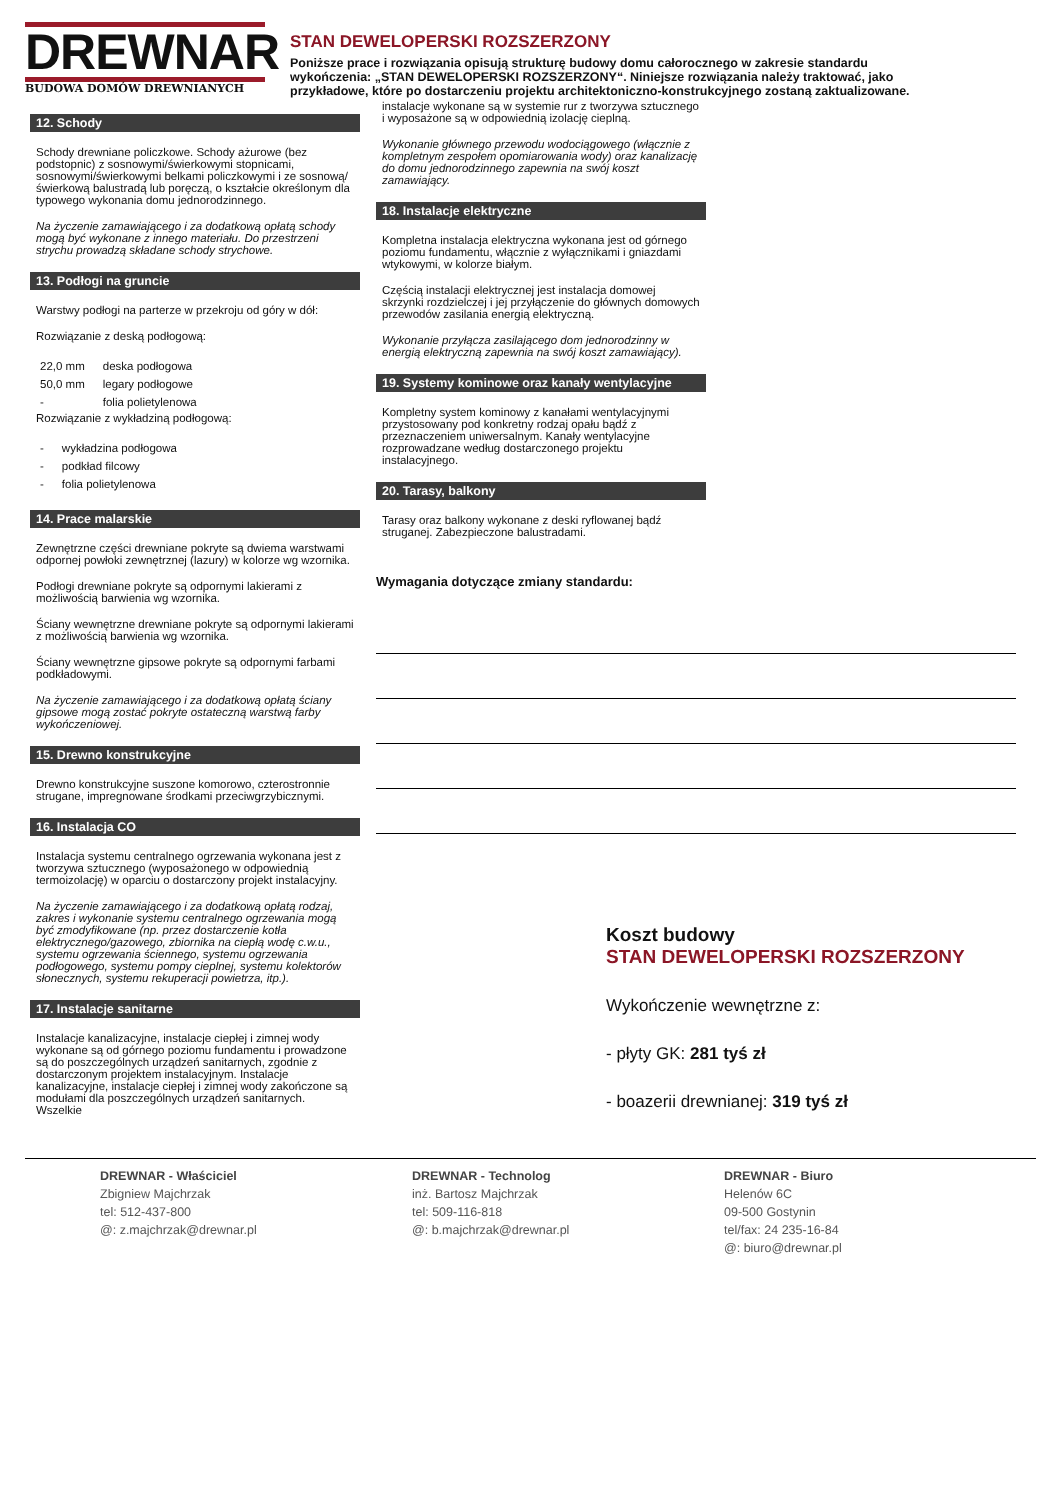DREWNAR
BUDOWA DOMÓW DREWNIANYCH
STAN DEWELOPERSKI ROZSZERZONY
Poniższe prace i rozwiązania opisują strukturę budowy domu całorocznego w zakresie standardu wykończenia: „STAN DEWELOPERSKI ROZSZERZONY“. Niniejsze rozwiązania należy traktować, jako przykładowe, które po dostarczeniu projektu architektoniczno-konstrukcyjnego zostaną zaktualizowane.
12. Schody
Schody drewniane policzkowe. Schody ażurowe (bez podstopnic) z sosnowymi/świerkowymi stopnicami, sosnowymi/świerkowymi belkami policzkowymi i ze sosnową/świerkową balustradą lub poręczą, o kształcie określonym dla typowego wykonania domu jednorodzinnego.
Na życzenie zamawiającego i za dodatkową opłatą schody mogą być wykonane z innego materiału. Do przestrzeni strychu prowadzą składane schody strychowe.
13. Podłogi na gruncie
Warstwy podłogi na parterze w przekroju od góry w dół:
Rozwiązanie z deską podłogową:
| 22,0 mm | deska podłogowa |
| 50,0 mm | legary podłogowe |
| - | folia polietylenowa |
Rozwiązanie z wykładziną podłogową:
| - | wykładzina podłogowa |
| - | podkład filcowy |
| - | folia polietylenowa |
14. Prace malarskie
Zewnętrzne części drewniane pokryte są dwiema warstwami odpornej powłoki zewnętrznej (lazury) w kolorze wg wzornika.
Podłogi drewniane pokryte są odpornymi lakierami z możliwością barwienia wg wzornika.
Ściany wewnętrzne drewniane pokryte są odpornymi lakierami z możliwością barwienia wg wzornika.
Ściany wewnętrzne gipsowe pokryte są odpornymi farbami podkładowymi.
Na życzenie zamawiającego i za dodatkową opłatą ściany gipsowe mogą zostać pokryte ostateczną warstwą farby wykończeniowej.
15. Drewno konstrukcyjne
Drewno konstrukcyjne suszone komorowo, czterostronnie strugane, impregnowane środkami przeciwgrzybicznymi.
16. Instalacja CO
Instalacja systemu centralnego ogrzewania wykonana jest z tworzywa sztucznego (wyposażonego w odpowiednią termoizolację) w oparciu o dostarczony projekt instalacyjny.
Na życzenie zamawiającego i za dodatkową opłatą rodzaj, zakres i wykonanie systemu centralnego ogrzewania mogą być zmodyfikowane (np. przez dostarczenie kotła elektrycznego/gazowego, zbiornika na ciepłą wodę c.w.u., systemu ogrzewania ściennego, systemu ogrzewania podłogowego, systemu pompy cieplnej, systemu kolektorów słonecznych, systemu rekuperacji powietrza, itp.).
17. Instalacje sanitarne
Instalacje kanalizacyjne, instalacje ciepłej i zimnej wody wykonane są od górnego poziomu fundamentu i prowadzone są do poszczególnych urządzeń sanitarnych, zgodnie z dostarczonym projektem instalacyjnym. Instalacje kanalizacyjne, instalacje ciepłej i zimnej wody zakończone są modułami dla poszczególnych urządzeń sanitarnych. Wszelkie
instalacje wykonane są w systemie rur z tworzywa sztucznego i wyposażone są w odpowiednią izolację cieplną.
Wykonanie głównego przewodu wodociągowego (włącznie z kompletnym zespołem opomiarowania wody) oraz kanalizację do domu jednorodzinnego zapewnia na swój koszt zamawiający.
18. Instalacje elektryczne
Kompletna instalacja elektryczna wykonana jest od górnego poziomu fundamentu, włącznie z wyłącznikami i gniazdami wtykowymi, w kolorze białym.
Częścią instalacji elektrycznej jest instalacja domowej skrzynki rozdzielczej i jej przyłączenie do głównych domowych przewodów zasilania energią elektryczną.
Wykonanie przyłącza zasilającego dom jednorodzinny w energią elektryczną zapewnia na swój koszt zamawiający).
19. Systemy kominowe oraz kanały wentylacyjne
Kompletny system kominowy z kanałami wentylacyjnymi przystosowany pod konkretny rodzaj opału bądź z przeznaczeniem uniwersalnym. Kanały wentylacyjne rozprowadzane według dostarczonego projektu instalacyjnego.
20. Tarasy, balkony
Tarasy oraz balkony wykonane z deski ryflowanej bądź struganej. Zabezpieczone balustradami.
Wymagania dotyczące zmiany standardu:
Koszt budowy
STAN DEWELOPERSKI ROZSZERZONY
Wykończenie wewnętrzne z:
- płyty GK: 281 tyś zł
- boazerii drewnianej: 319 tyś zł
DREWNAR - Właściciel
Zbigniew Majchrzak
tel: 512-437-800
@: z.majchrzak@drewnar.pl
DREWNAR - Technolog
inż. Bartosz Majchrzak
tel: 509-116-818
@: b.majchrzak@drewnar.pl
DREWNAR - Biuro
Helenów 6C
09-500 Gostynin
tel/fax: 24 235-16-84
@: biuro@drewnar.pl